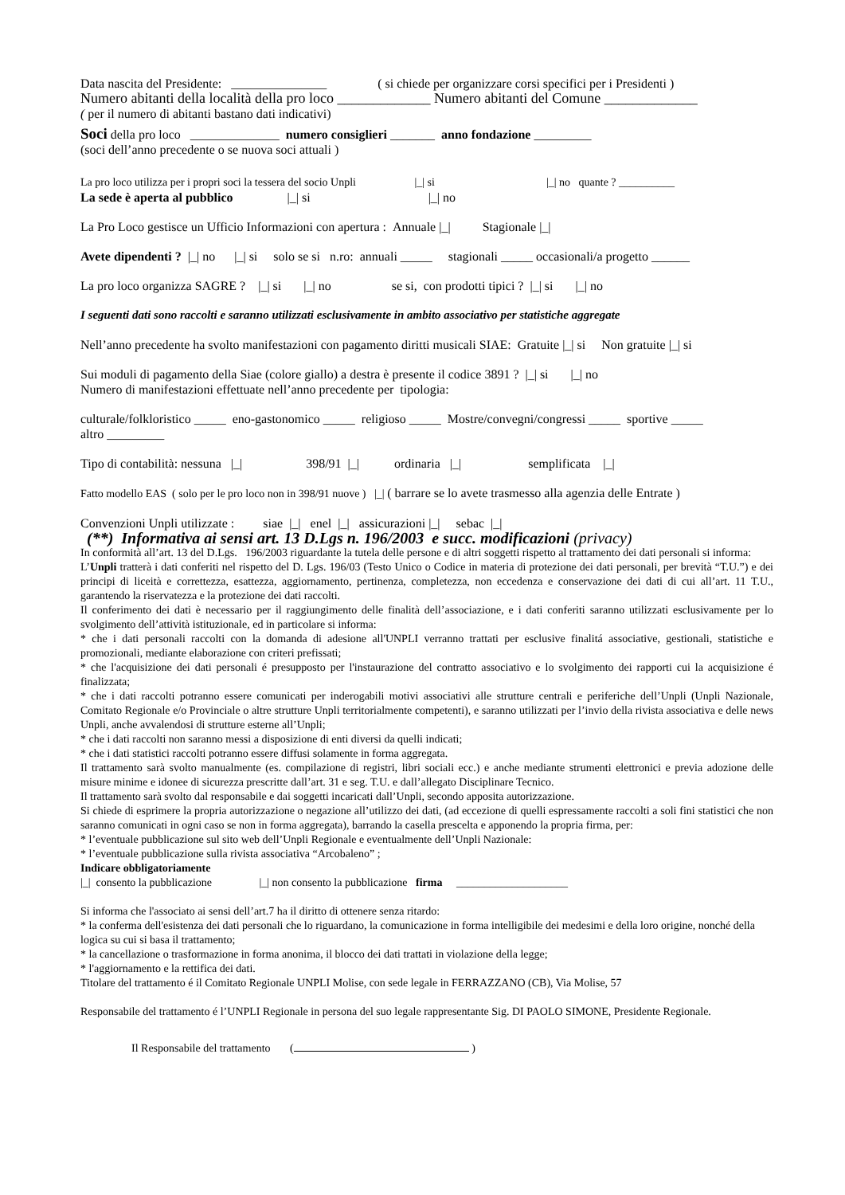Data nascita del Presidente: _______________ ( si chiede per organizzare corsi specifici per i Presidenti )
Numero abitanti della località della pro loco _____________ Numero abitanti del Comune _____________
( per il numero di abitanti bastano dati indicativi)
Soci della pro loco ______________ numero consiglieri _______ anno fondazione _________
(soci dell’anno precedente o se nuova soci attuali )
La pro loco utilizza per i propri soci la tessera del socio Unpli |_| si |_| no quante ? __________
La sede è aperta al pubblico |_| si |_| no
La Pro Loco gestisce un Ufficio Informazioni con apertura : Annuale |_| Stagionale |_|
Avete dipendenti ? |_| no |_| si solo se si n.ro: annuali _____ stagionali _____ occasionali/a progetto ______
La pro loco organizza SAGRE ? |_| si |_| no se si, con prodotti tipici ? |_| si |_| no
I seguenti dati sono raccolti e saranno utilizzati esclusivamente in ambito associativo per statistiche aggregate
Nell’anno precedente ha svolto manifestazioni con pagamento diritti musicali SIAE: Gratuite |_| si Non gratuite |_| si
Sui moduli di pagamento della Siae (colore giallo) a destra è presente il codice 3891 ? |_| si |_| no
Numero di manifestazioni effettuate nell’anno precedente per tipologia:
culturale/folkloristico _____ eno-gastonomico _____ religioso _____ Mostre/convegni/congressi _____ sportive _____
altro _________
Tipo di contabilità: nessuna |_| 398/91 |_| ordinaria |_| semplificata |_|
Fatto modello EAS ( solo per le pro loco non in 398/91 nuove ) |_| ( barrare se lo avete trasmesso alla agenzia delle Entrate )
Convenzioni Unpli utilizzate : siae |_| enel |_| assicurazioni |_| sebac |_|
(**) Informativa ai sensi art. 13 D.Lgs n. 196/2003 e succ. modificazioni (privacy)
In conformità all’art. 13 del D.Lgs. 196/2003 riguardante la tutela delle persone e di altri soggetti rispetto al trattamento dei dati personali si informa:
L’Unpli tratterà i dati conferiti nel rispetto del D. Lgs. 196/03 (Testo Unico o Codice in materia di protezione dei dati personali, per brevità “T.U.”) e dei principi di liceità e correttezza, esattezza, aggiornamento, pertinenza, completezza, non eccedenza e conservazione dei dati di cui all’art. 11 T.U., garantendo la riservatezza e la protezione dei dati raccolti.
Il conferimento dei dati è necessario per il raggiungimento delle finalità dell’associazione, e i dati conferiti saranno utilizzati esclusivamente per lo svolgimento dell’attività istituzionale, ed in particolare si informa:
* che i dati personali raccolti con la domanda di adesione all'UNPLI verranno trattati per esclusive finalitá associative, gestionali, statistiche e promozionali, mediante elaborazione con criteri prefissati;
* che l'acquisizione dei dati personali é presupposto per l'instaurazione del contratto associativo e lo svolgimento dei rapporti cui la acquisizione é finalizzata;
* che i dati raccolti potranno essere comunicati per inderogabili motivi associativi alle strutture centrali e periferiche dell’Unpli (Unpli Nazionale, Comitato Regionale e/o Provinciale o altre strutture Unpli territorialmente competenti), e saranno utilizzati per l’invio della rivista associativa e delle news Unpli, anche avvalendosi di strutture esterne all’Unpli;
* che i dati raccolti non saranno messi a disposizione di enti diversi da quelli indicati;
* che i dati statistici raccolti potranno essere diffusi solamente in forma aggregata.
Il trattamento sarà svolto manualmente (es. compilazione di registri, libri sociali ecc.) e anche mediante strumenti elettronici e previa adozione delle misure minime e idonee di sicurezza prescritte dall’art. 31 e seg. T.U. e dall’allegato Disciplinare Tecnico.
Il trattamento sarà svolto dal responsabile e dai soggetti incaricati dall’Unpli, secondo apposita autorizzazione.
Si chiede di esprimere la propria autorizzazione o negazione all’utilizzo dei dati, (ad eccezione di quelli espressamente raccolti a soli fini statistici che non saranno comunicati in ogni caso se non in forma aggregata), barrando la casella prescelta e apponendo la propria firma, per:
* l’eventuale pubblicazione sul sito web dell’Unpli Regionale e eventualmente dell’Unpli Nazionale:
* l’eventuale pubblicazione sulla rivista associativa “Arcobaleno” ;
Indicare obbligatoriamente
|_| consento la pubblicazione |_| non consento la pubblicazione firma ____________________
Si informa che l'associato ai sensi dell’art.7 ha il diritto di ottenere senza ritardo:
* la conferma dell'esistenza dei dati personali che lo riguardano, la comunicazione in forma intelligibile dei medesimi e della loro origine, nonché della logica su cui si basa il trattamento;
* la cancellazione o trasformazione in forma anonima, il blocco dei dati trattati in violazione della legge;
* l'aggiornamento e la rettifica dei dati.
Titolare del trattamento é il Comitato Regionale UNPLI Molise, con sede legale in FERRAZZANO (CB), Via Molise, 57
Responsabile del trattamento é l’UNPLI Regionale in persona del suo legale rappresentante Sig. DI PAOLO SIMONE, Presidente Regionale.
Il Responsabile del trattamento ( )